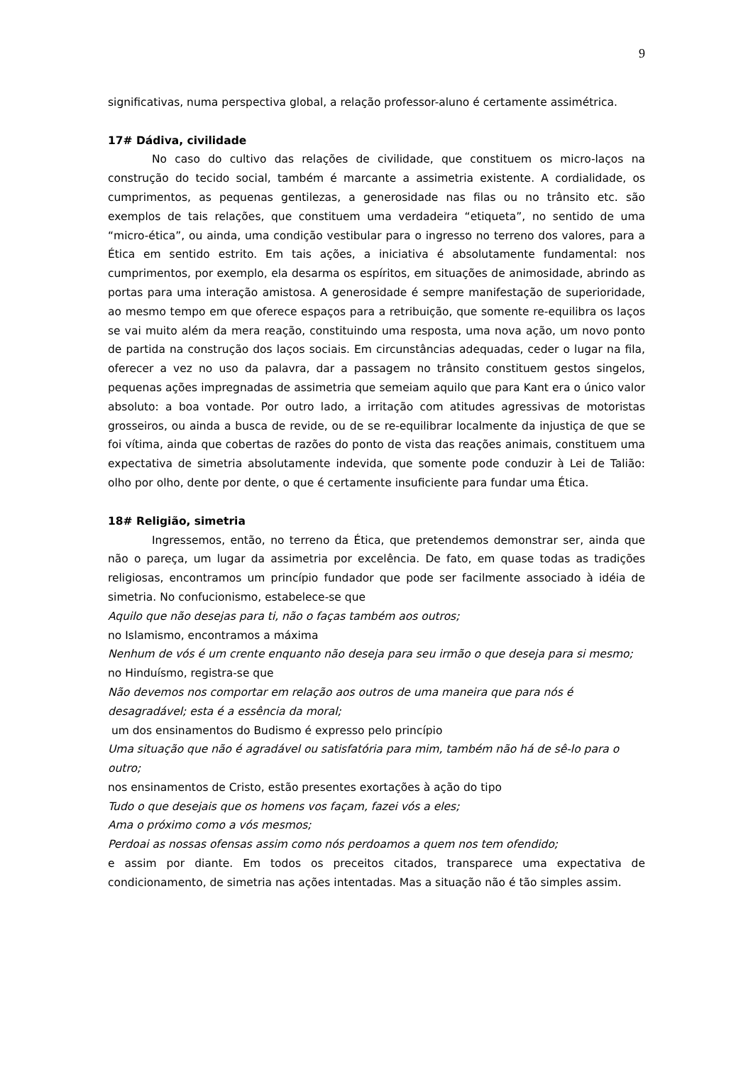9
significativas, numa perspectiva global, a relação professor-aluno é certamente assimétrica.
17# Dádiva, civilidade
No caso do cultivo das relações de civilidade, que constituem os micro-laços na construção do tecido social, também é marcante a assimetria existente. A cordialidade, os cumprimentos, as pequenas gentilezas, a generosidade nas filas ou no trânsito etc. são exemplos de tais relações, que constituem uma verdadeira “etiqueta”, no sentido de uma “micro-ética”, ou ainda, uma condição vestibular para o ingresso no terreno dos valores, para a Ética em sentido estrito. Em tais ações, a iniciativa é absolutamente fundamental: nos cumprimentos, por exemplo, ela desarma os espíritos, em situações de animosidade, abrindo as portas para uma interação amistosa. A generosidade é sempre manifestação de superioridade, ao mesmo tempo em que oferece espaços para a retribuição, que somente re-equilibra os laços se vai muito além da mera reação, constituindo uma resposta, uma nova ação, um novo ponto de partida na construção dos laços sociais. Em circunstâncias adequadas, ceder o lugar na fila, oferecer a vez no uso da palavra, dar a passagem no trânsito constituem gestos singelos, pequenas ações impregnadas de assimetria que semeiam aquilo que para Kant era o único valor absoluto: a boa vontade. Por outro lado, a irritação com atitudes agressivas de motoristas grosseiros, ou ainda a busca de revide, ou de se re-equilibrar localmente da injustiça de que se foi vítima, ainda que cobertas de razões do ponto de vista das reações animais, constituem uma expectativa de simetria absolutamente indevida, que somente pode conduzir à Lei de Talião: olho por olho, dente por dente, o que é certamente insuficiente para fundar uma Ética.
18# Religião, simetria
Ingressemos, então, no terreno da Ética, que pretendemos demonstrar ser, ainda que não o pareça, um lugar da assimetria por excelência. De fato, em quase todas as tradições religiosas, encontramos um princípio fundador que pode ser facilmente associado à idéia de simetria. No confucionismo, estabelece-se que
Aquilo que não desejas para ti, não o faças também aos outros;
no Islamismo, encontramos a máxima
Nenhum de vós é um crente enquanto não deseja para seu irmão o que deseja para si mesmo;
no Hinduísmo, registra-se que
Não devemos nos comportar em relação aos outros de uma maneira que para nós é desagradável; esta é a essência da moral;
um dos ensinamentos do Budismo é expresso pelo princípio
Uma situação que não é agradável ou satisfatória para mim, também não há de sê-lo para o outro;
nos ensinamentos de Cristo, estão presentes exortações à ação do tipo
Tudo o que desejais que os homens vos façam, fazei vós a eles;
Ama o próximo como a vós mesmos;
Perdoai as nossas ofensas assim como nós perdoamos a quem nos tem ofendido;
e assim por diante. Em todos os preceitos citados, transparece uma expectativa de condicionamento, de simetria nas ações intentadas. Mas a situação não é tão simples assim.